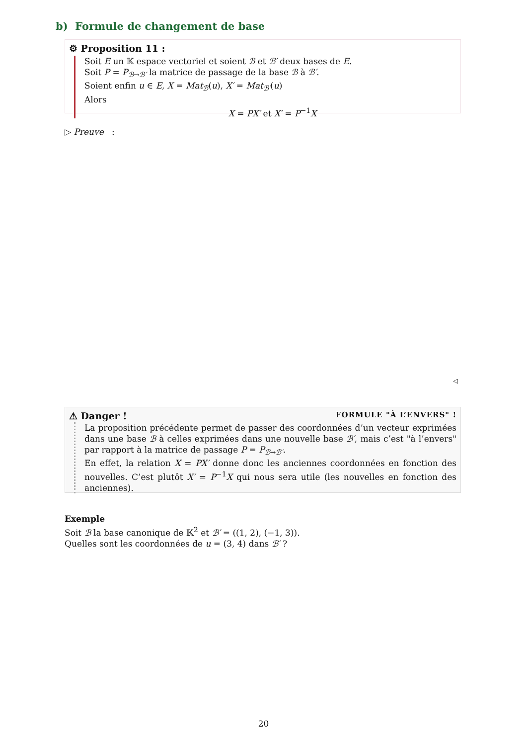b) Formule de changement de base
⚙ Proposition 11 :
Soit E un 𝕂 espace vectoriel et soient ℬ et ℬ′ deux bases de E.
Soit P = P<sub>ℬ→ℬ′</sub> la matrice de passage de la base ℬ à ℬ′.
Soient enfin u ∈ E, X = Mat<sub>ℬ</sub>(u), X′ = Mat<sub>ℬ′</sub>(u)
Alors
X = PX′ et X′ = P<sup>−1</sup>X
▷ Preuve :
◁
⚠ Danger ! FORMULE "À L’ENVERS" !
La proposition précédente permet de passer des coordonnées d’un vecteur exprimées dans une base ℬ à celles exprimées dans une nouvelle base ℬ′, mais c’est "à l’envers" par rapport à la matrice de passage P = P<sub>ℬ→ℬ′</sub>.
En effet, la relation X = PX′ donne donc les anciennes coordonnées en fonction des nouvelles. C’est plutôt X′ = P<sup>−1</sup>X qui nous sera utile (les nouvelles en fonction des anciennes).
Exemple
Soit ℬ la base canonique de 𝕂<sup>2</sup> et ℬ′ = ((1, 2), (−1, 3)).
Quelles sont les coordonnées de u = (3, 4) dans ℬ′ ?
20